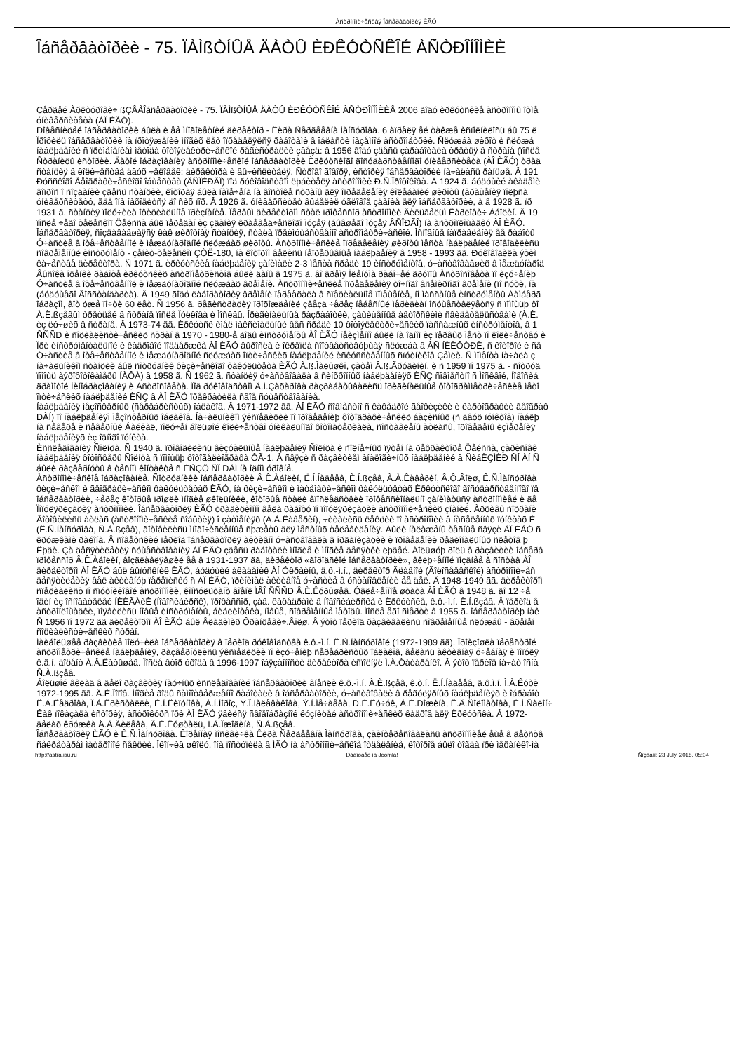Àñòðîíîìè÷åñêàÿ Îáñåðâàòîðèÿ ÈÃÓ
Îáñåðâàòîðèè - 75. ÏÀÌßÒÍÛÅ ÄÀÒÛ ÈÐÊÓÒÑÊÎÉ ÀÑÒÐÎÍÎÌÈÈ
Cåðãåé Àðêòóðîâè÷ ßÇÂÅÎáñåðâàòîðèè - 75. ÏÀÌßÒÍÛÅ ÄÀÒÛ ÈÐÊÓÒÑÊÎÉ ÀÑÒÐÎÍÎÌÈÈÂ 2006 ãîäó èðêóòñêèå àñòðîíîìû îòìå
óíèâåðñèòåòà (ÀÎ ÈÃÓ).
Ðîâåñíèöåé îáñåðâàòîðèè áûëà è åå ìíîãîëåòíèé äèðåêòîð - Êèðà Ñåðãååâíà Ìàíñóðîâà. 6 àïðåëÿ åé òàêæå èñïîëíèëîñü áû 75 ë
Ïðîôèëü îáñåðâàòîðèè íà ïðîòÿæåíèè ìíîãèõ ëåò îïðåäåëÿëñÿ ðàáîòàìè â îáëàñòè íàçåìíîé àñòðîìåòðèè. Ñëóæáà øèðîò è ñëóæá
íàáëþäåíèé ñ ïðèìåíåíèåì ìåòîäà ôîòîýëåêòðè÷åñêîé ðåãèñòðàöèè çâåçä: â 1956 ãîäó çäåñü çàðàáîòàëà òðåòüÿ â ñòðàíå (ïîñëå
Ñòðàíèöû èñòîðèè. Äàòîé îáðàçîâàíèÿ àñòðîíîìè÷åñêîé îáñåðâàòîðèè Èðêóòñêîãî ãîñóäàðñòâåííîãî óíèâåðñèòåòà (ÀÎ ÈÃÓ) òðàä
ñòàíöèÿ â êîëè÷åñòâå äâóõ ÷åëîâåê: äèðåêòîðà è âû÷èñëèòåëÿ. Ñòðîãî ãîâîðÿ, èñòîðèÿ îáñåðâàòîðèè íà÷àëàñü ðàíüøå. Â 191
Ðóññêîãî Ãåîãðàôè÷åñêîãî îáùåñòâà (ÂÑÎÈÐÃÎ) ïîä ðóêîâîäñòâîì ëþáèòåëÿ àñòðîíîìèè Ð.Ñ.Ïðîôîêîâà. Â 1924 ã. áóäóùèé àêàäåìè
âîïðîñ î ñîçäàíèè çäåñü ñòàíöèè, êîòîðàÿ áûëà íàìå÷åíà íà âîñòîêå ñòðàíû äëÿ îïðåäåëåíèÿ êîëåáàíèé øèðîòû (âðàùåíèÿ ïîëþñà
óíèâåðñèòåòó, ãäå îíà íàõîäèòñÿ äî ñèõ ïîð. Â 1926 ã. óíèâåðñèòåò âûäåëèë óãëîâîå çäàíèå äëÿ îáñåðâàòîðèè, à â 1928 ã. ïð
1931 ã. ñòàíöèÿ ïîëó÷èëà îôèöèàëüíîå ïðèçíàíèå. Ïåðâûì äèðåêòîðîì ñòàë ïðîôåññîð àñòðîíîìèè Âèëüãåëüì Êàðëîâè÷ Àáîëèí. Â 19
ïîñëå ÷åãî òåëåñêîï Öåéññà áûë ïåðåäàí èç çäàíèÿ êðàåâåä÷åñêîãî ìóçåÿ (áûâøåãî ìóçåÿ ÂÑÎÐÃÎ) íà àñòðîïëîùàäêó ÀÎ ÈÃÓ.
Îáñåðâàòîðèÿ, ñîçäàâàâøàÿñÿ êàê øèðîòíàÿ ñòàíöèÿ, ñòàëà ïðåèìóùåñòâåííî àñòðîìåòðè÷åñêîé. Îñíîâíûå íàïðàâëåíèÿ åå ðàáîòû
Ó÷àñòèå â îòå÷åñòâåííîé è ìåæäóíàðîäíîé ñëóæáàõ øèðîòû. Àñòðîíîìè÷åñêèå îïðåäåëåíèÿ øèðîòû ìåñòà íàáëþäåíèé ïðîâîäèëèñü
ñîâðåìåííûé èíñòðóìåíò - çåíèò-òåëåñêîï ÇÒË-180, íà êîòîðîì âåëèñü íåïðåðûâíûå íàáëþäåíèÿ â 1958 - 1993 ãã. Ðóêîâîäèëà ýòèì
êà÷åñòâå äèðåêòîðà. Ñ 1971 ã. èðêóòñêèå íàáëþäåíèÿ çàíèìàëè 2-3 ìåñòà ñðåäè 19 èíñòðóìåíòîâ, ó÷àñòâîâàâøèõ â ìåæäóíàðîä
Âûñîêà îöåíêè ðàáîòå èðêóòñêèõ àñòðîìåòðèñòîâ áûëè äàíû â 1975 ã. âî âðåìÿ Ïëåíóìà ðàáî÷åé ãðóïïû Àñòðîñîâåòà ïî èçó÷åíèþ
Ó÷àñòèå â îòå÷åñòâåííîé è ìåæäóíàðîäíîé ñëóæáàõ âðåìåíè. Àñòðîíîìè÷åñêèå îïðåäåëåíèÿ òî÷íîãî âñåìèðíîãî âðåìåíè (ïî ñóòè, íà
(áóäóùåãî Ãîññòàíäàðòà). Â 1949 ãîäó ëàáîðàòîðèÿ âðåìåíè ïåðååõàëà â ñïåöèàëüíîå ïîìåùåíèå, íî ìàññàíûå èíñòðóìåíòû Áàìáåðã
îáðàçîì, âîò óæå ïî÷òè 60 ëåò. Ñ 1956 ã. ðåãèñòðàöèÿ ïðîõîæäåíèé çâåçä ÷åðåç íåáåñíûé ìåðèäèàí îñóùåñòâëÿåòñÿ ñ ïîìîùüþ ôî
À.È.ßçåâûì òðåòüåé â ñòðàíå ïîñëå Ïóëêîâà è Ìîñêâû. Îðèãèíàëüíûå ðàçðàáîòêè, çàùèùåííûå àâòîðñêèìè ñâèäåòåëüñòâàìè (À.È.
èç ëó÷øèõ â ñòðàíå. Â 1973-74 ãã. Èðêóòñê èìåë ìàêñèìàëüíûé âåñ ñðåäè 10 ôîòîýëåêòðè÷åñêèõ ïàññàæíûõ èíñòðóìåíòîâ, â 1
ÑÑÑÐ è ñîöèàëèñòè÷åñêèõ ñòðàí â 1970 - 1980-å ãîäû èíñòðóìåíòû ÀÎ ÈÃÓ íåèçìåííî áûëè íà îäíîì èç ïåðâûõ ìåñò ïî êîëè÷åñòâó è
Ïðè èíñòðóìåíòàëüíîé è êàäðîâîé ïîääåðæêå ÀÎ ÈÃÓ âûðîñëà è îêðåïëà ñîîòâåòñòâóþùàÿ ñëóæáà â ÂÑ ÍÈÈÔÒÐÈ, ñ êîòîðîé è ñå
Ó÷àñòèå â îòå÷åñòâåííîé è ìåæäóíàðîäíîé ñëóæáàõ îïòè÷åñêèõ íàáëþäåíèé èñêóññòâåííûõ ñïóòíèêîâ Çåìëè. Ñ ìîìåíòà íà÷àëà ç
íà÷àëüíèêîì ñòàíöèè áûë ñîòðóäíèê ôèçè÷åñêîãî ôàêóëüòåòà ÈÃÓ À.ß.Ìàëûøêî, çàòåì Â.ß.Ãðóäèíèí, è ñ 1959 ïî 1975 ã. - ñîòðóä
ïîìîùü àýðîôîòîêàìåðû ÍÀÔÀ) â 1958 ã. Ñ 1962 ã. ñòàíöèÿ ó÷àñòâîâàëà â ñèíõðîííûõ íàáëþäåíèÿõ ÈÑÇ ñîâìåñòíî ñ Ìîñêâîé, Íîâîñèá
ãðàìîòîé Ìèíîáðàçîâàíèÿ è Àñòðîñîâåòà. Ïîä ðóêîâîäñòâîì Â.Í.Çàõàðîâà ðàçðàáàòûâàëèñü îðèãèíàëüíûå ôîòîãðàììåòðè÷åñêèå ìåòî
îïòè÷åñêèõ íàáëþäåíèé ÈÑÇ â ÀÎ ÈÃÓ ïðåêðàòèëà ñâîå ñóùåñòâîâàíèå.
Íàáëþäåíèÿ ìåçîñôåðíûõ (ñåðåáðèñòûõ) îáëàêîâ. Â 1971-1972 ãã. ÀÎ ÈÃÓ ñîâìåñòíî ñ êàôåäðîé ãåîôèçèêè è êàðòîãðàôèè ãåîãðàô
ÐÀÍ) ïî íàáëþäåíèÿì ìåçîñôåðíûõ îáëàêîâ. Íà÷àëüíèêîì ýêñïåäèöèè ïî ïðîâåäåíèþ ôîòîãðàôè÷åñêèõ áàçèñíûõ (ñ äâóõ ïóíêòîâ) íàáëþ
íà ñåâåðå è ñåâåðíûé Áàéêàë, ïîëó÷åí áîëüøîé êîëè÷åñòâî óíèêàëüíîãî ôîòîìàòåðèàëà, ñîñòàâëåíû àòëàñû, ïðîâåäåíû èçìåðåíèÿ
íàáëþäåíèÿõ èç îäíîãî ïóíêòà.
Èññëåäîâàíèÿ Ñîëíöà. Ñ 1940 ã. ïðîâîäèëèñü âèçóàëüíûå íàáëþäåíèÿ Ñîëíöà è ñîëíå÷íûõ ïÿòåí íà ðåôðàêòîðå Öåéññà, çàðèñîâê
íàáëþäåíèÿ ôîòîñôåðû Ñîëíöà ñ ïîìîùüþ ôîòîãåëèîãðàôà ÔÃ-1. Â ñâÿçè ñ ðàçâèòèåì àíàëîãè÷íûõ íàáëþäåíèé â ÑèáÈÇÌÈÐ ÑÎ ÀÍ Ñ
áûëè ðàçâåðíóòû â òåñíîì êîíòàêòå ñ ÈÑÇÔ ÑÎ ÐÀÍ íà îäíîì óðîâíå.
Àñòðîíîìè÷åñêîå îáðàçîâàíèå. Ñîòðóäíèêè îáñåðâàòîðèè Â.Ê.Àáîëèí, Ë.Í.Íàäååâ, È.Í.ßçåâ, À.À.Êàâåðèí, Â.Ô.Âîëø, Ê.Ñ.Ìàíñóðîâà
ôèçè÷åñêîì è ãåîãðàôè÷åñêîì ôàêóëüòåòàõ ÈÃÓ, íà ôèçè÷åñêîì è ìàòåìàòè÷åñêîì ôàêóëüòåòàõ Èðêóòñêîãî ãîñóäàðñòâåííîãî ïå
îáñåðâàòîðèè, ÷åðåç êîòîðûå ïðîøëè ìíîãèå øêîëüíèêè, êîòîðûå ñòàëè âïîñëåäñòâèè ïðîôåññèîíàëüíî çàíèìàòüñÿ àñòðîíîìèåé è ãå
Ïîïóëÿðèçàöèÿ àñòðîíîìèè. Îáñåðâàòîðèÿ ÈÃÓ òðàäèöèîííî âåëà ðàáîòó ïî ïîïóëÿðèçàöèè àñòðîíîìè÷åñêèõ çíàíèé. Àðõèâû ñîõðàíè
Ãîòîâèëèñü àòëàñ (àñòðîíîìè÷åñêèå ñîáûòèÿ) î çàòìåíèÿõ (À.À.Êàâåðèí), ÷èòàëèñü ëåêöèè ïî àñòðîíîìèè â íàñåëåííûõ ïóíêòàõ È
(Ê.Ñ.Ìàíñóðîâà, Ñ.À.ßçåâ), ãîòîâèëèñü ìíîãî÷èñëåííûå ñþæåòû äëÿ ìåñòíûõ òåëåâèäåíèÿ. Áûëè íàëàæåíû òåñíûå ñâÿçè ÀÎ ÈÃÓ ñ
êðóæêàìè ðàéîíà. Â ñîâåòñêèé ïåðèîä îáñåðâàòîðèÿ àêòèâíî ó÷àñòâîâàëà â îðãàíèçàöèè è ïðîâåäåíèè ðåãèîíàëüíûõ ñëåòîâ þ
Ëþäè. Çà äåñÿòèëåòèÿ ñóùåñòâîâàíèÿ ÀÎ ÈÃÓ çäåñü ðàáîòàëè ìíîãèå è ìíîãèå äåñÿòêè ëþäåé. Áîëüøóþ ðîëü â ðàçâèòèè îáñåðâ
ïðîôåññîð Â.Ê.Àáîëèí, âîçãëàâëÿâøèé åå â 1931-1937 ãã, äèðåêòîð «ãîðîäñêîé îáñåðâàòîðèè», âêëþ÷åííîé ïîçäíåå â ñîñòàâ ÀÎ
äèðåêòîðîì ÀÎ ÈÃÓ áûë âûïóñêíèê ÈÃÓ, áóäóùèé àêàäåìèê ÀÍ Óêðàèíû, ä.ô.-ì.í., äèðåêòîð Ãëàâíîé (Ãîëîñååâñêîé) àñòðîíîìè÷åñ
äåñÿòèëåòèÿ âåë àêòèâíóþ ïåðåïèñêó ñ ÀÎ ÈÃÓ, ïðèíèìàë àêòèâíîå ó÷àñòèå â óñòàíîâëåíèè åå äåë. Â 1948-1949 ãã. äèðåêòîðîì
ñïåöèàëèñò ïî ñïóòíèêîâîé àñòðîíîìèè, êîíñóëüòàíò âîåíê ÏÂÎ ÑÑÑÐ Â.È.Êóðûøåâ. Óâëå÷åííîå øòàòà ÀÎ ÈÃÓ â 1948 ã. äî 12 ÷å
îäèí èç îñíîâàòåëåé ÍÈÈÃÀèÊ (Íîâîñèáèðñê), ïðîôåññîð, çàâ. êàôåäðàìè â Íîâîñèáèðñêå è Èðêóòñêå, ê.ô.-ì.í. È.Í.ßçåâ. Â ïåðèîä å
àñòðîïëîùàäêè, ïîÿâèëèñü íîâûå èíñòðóìåíòû, áèáëèîòåêà, íîâûå, ñîâðåìåííûå ìåòîäû. Ïîñëå åãî ñìåðòè â 1955 ã. îáñåðâàòîðèþ íàê
Ñ 1956 ïî 1972 ãã äèðåêòîðîì ÀÎ ÈÃÓ áûë Âëàäèìèð Ôðàíöåâè÷.Âîëø. Â ýòîò ïåðèîä ðàçâèâàëèñü ñîâðåìåííûå ñëóæáû - âðåìåí
ñîöèàëèñòè÷åñêèõ ñòðàí.
Íàèáîëüøåå ðàçâèòèå ïîëó÷èëà îáñåðâàòîðèÿ â ïåðèîä ðóêîâîäñòâà ê.ô.-ì.í. Ê.Ñ.Ìàíñóðîâîé (1972-1989 ãã). Ïðîèçîøëà ïåðåñòðîé
àñòðîìåòðè÷åñêèå íàáëþäåíèÿ, ðàçâåðíóëèñü ýêñïåäèöèè ïî èçó÷åíèþ ñåðåáðèñòûõ îáëàêîâ, âåëàñü àêòèâíàÿ ó÷åáíàÿ è ïîïóëÿ
ê.ã.í. äîöåíò À.Â.Ëàòûøåâ. Ïîñëå âòîð óõîäà â 1996-1997 îáÿçàííîñòè äèðåêòîðà èñïîëíÿë Ì.À.Òàòàðåíêî. Â ýòîò ïåðèîä íà÷àò îñíà
Ñ.À.ßçåâ.
Áîëüøîé âêëàä â äåëî ðàçâèòèÿ íàó÷íûõ èññëåäîâàíèé îáñåðâàòîðèè âíåñëè ê.ô.-ì.í. À.È.ßçåâ, ê.ò.í. Ë.Í.Íàäååâ, ä.ô.ì.í. Ì.À.Êóòè
1972-1995 ãã. Â.È.Ïîïîâ. Ìíîãèå ãîäû ñàìîîòâåðæåííî ðàáîòàëè â îáñåðâàòîðèè, ó÷àñòâîâàëè â ðåãóëÿðíûõ íàáëþäåíèÿõ è îáðàáîò
Ë.À.Êåäðîâà, Î.À.Êðèñòàëëè, È.Ì.Ëèïóíîâà, À.Ì.Ìîðîç, Ý.Ï.Ìàëåâàêîâà, Ý.Ì.Íå÷àåâà, Ð.È.Êó÷óê, À.È.Ðîæèíà, Ë.Â.Ñîëîìàòîâà, È.Ì.Ñàëîí÷
Êàê ïîêàçàëà èñòîðèÿ, àñòðîêóðñ ïðè ÀÎ ÈÃÓ ÿâèëñÿ ñâîåîáðàçíîé êóçíèöåé àñòðîíîìè÷åñêèõ êàäðîâ äëÿ Èðêóòñêà. Â 1972-
äåëàõ êðóæêà Å.À.Ãèëåâà, Ã.È.Êóøòàëü, Î.À.Îæîãèíà, Ñ.À.ßçåâ.
Îáñåðâàòîðèÿ ÈÃÓ è Ê.Ñ.Ìàíñóðîâà. Êîðåííàÿ ìîñêâè÷êà Êèðà Ñåðãååâíà Ìàíñóðîâà, çàèíòåðåñîâàëàñü àñòðîíîìèåé åùå â äåòñòâ
ñåêðåòàðåì ìàòåðîíîé ñåêöèè. Îêîí÷èâ øêîëó, îíà ïîñòóïèëà â ÌÃÓ íà àñòðîíîìè÷åñêîå îòäåëåíèå, êîòîðîå áûëî òîãäà ïðè ìåõàíèêî-ìà
http://astra.isu.ru Ðàáîòàåò íà Joomla! Ñîçäàíî: 23 July, 2018, 05:04